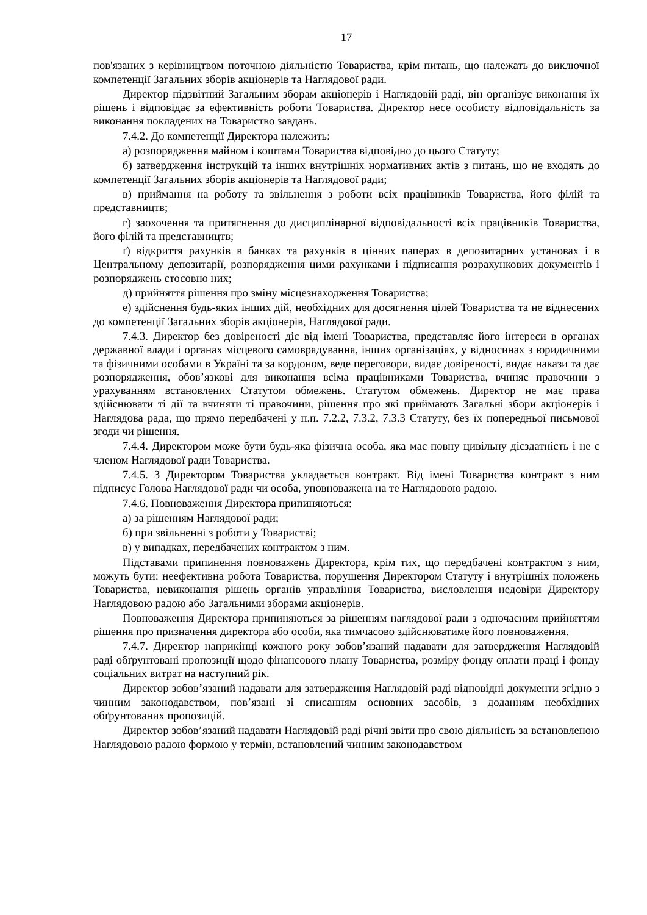17
пов'язаних з керівництвом поточною діяльністю Товариства, крім питань, що належать до виключної компетенції Загальних зборів акціонерів та Наглядової ради.
Директор підзвітний Загальним зборам акціонерів і Наглядовій раді, він організує виконання їх рішень і відповідає за ефективність роботи Товариства. Директор несе особисту відповідальність за виконання покладених на Товариство завдань.
7.4.2. До компетенції Директора належить:
а) розпорядження майном і коштами Товариства відповідно до цього Статуту;
б) затвердження інструкцій та інших внутрішніх нормативних актів з питань, що не входять до компетенції Загальних зборів акціонерів та Наглядової ради;
в) приймання на роботу та звільнення з роботи всіх працівників Товариства, його філій та представництв;
г) заохочення та притягнення до дисциплінарної відповідальності всіх працівників Товариства, його філій та представництв;
ґ) відкриття рахунків в банках та рахунків в цінних паперах в депозитарних установах і в Центральному депозитарії, розпорядження цими рахунками і підписання розрахункових документів і розпоряджень стосовно них;
д) прийняття рішення про зміну місцезнаходження Товариства;
е) здійснення будь-яких інших дій, необхідних для досягнення цілей Товариства та не віднесених до компетенції Загальних зборів акціонерів, Наглядової ради.
7.4.3. Директор без довіреності діє від імені Товариства, представляє його інтереси в органах державної влади і органах місцевого самоврядування, інших організаціях, у відносинах з юридичними та фізичними особами в Україні та за кордоном, веде переговори, видає довіреності, видає накази та дає розпорядження, обов’язкові для виконання всіма працівниками Товариства, вчиняє правочини з урахуванням встановлених Статутом обмежень. Статутом обмежень. Директор не має права здійснювати ті дії та вчиняти ті правочини, рішення про які приймають Загальні збори акціонерів і Наглядова рада, що прямо передбачені у п.п. 7.2.2, 7.3.2, 7.3.3 Статуту, без їх попередньої письмової згоди чи рішення.
7.4.4. Директором може бути будь-яка фізична особа, яка має повну цивільну дієздатність і не є членом Наглядової ради Товариства.
7.4.5. З Директором Товариства укладається контракт. Від імені Товариства контракт з ним підписує Голова Наглядової ради чи особа, уповноважена на те Наглядовою радою.
7.4.6. Повноваження Директора припиняються:
а) за рішенням Наглядової ради;
б) при звільненні з роботи у Товаристві;
в) у випадках, передбачених контрактом з ним.
Підставами припинення повноважень Директора, крім тих, що передбачені контрактом з ним, можуть бути: неефективна робота Товариства, порушення Директором Статуту і внутрішніх положень Товариства, невиконання рішень органів управління Товариства, висловлення недовіри Директору Наглядовою радою або Загальними зборами акціонерів.
Повноваження Директора припиняються за рішенням наглядової ради з одночасним прийняттям рішення про призначення директора або особи, яка тимчасово здійснюватиме його повноваження.
7.4.7. Директор наприкінці кожного року зобов’язаний надавати для затвердження Наглядовій раді обґрунтовані пропозиції щодо фінансового плану Товариства, розміру фонду оплати праці і фонду соціальних витрат на наступний рік.
Директор зобов’язаний надавати для затвердження Наглядовій раді відповідні документи згідно з чинним законодавством, пов’язані зі списанням основних засобів, з доданням необхідних обґрунтованих пропозицій.
Директор зобов’язаний надавати Наглядовій раді річні звіти про свою діяльність за встановленою Наглядовою радою формою у термін, встановлений чинним законодавством